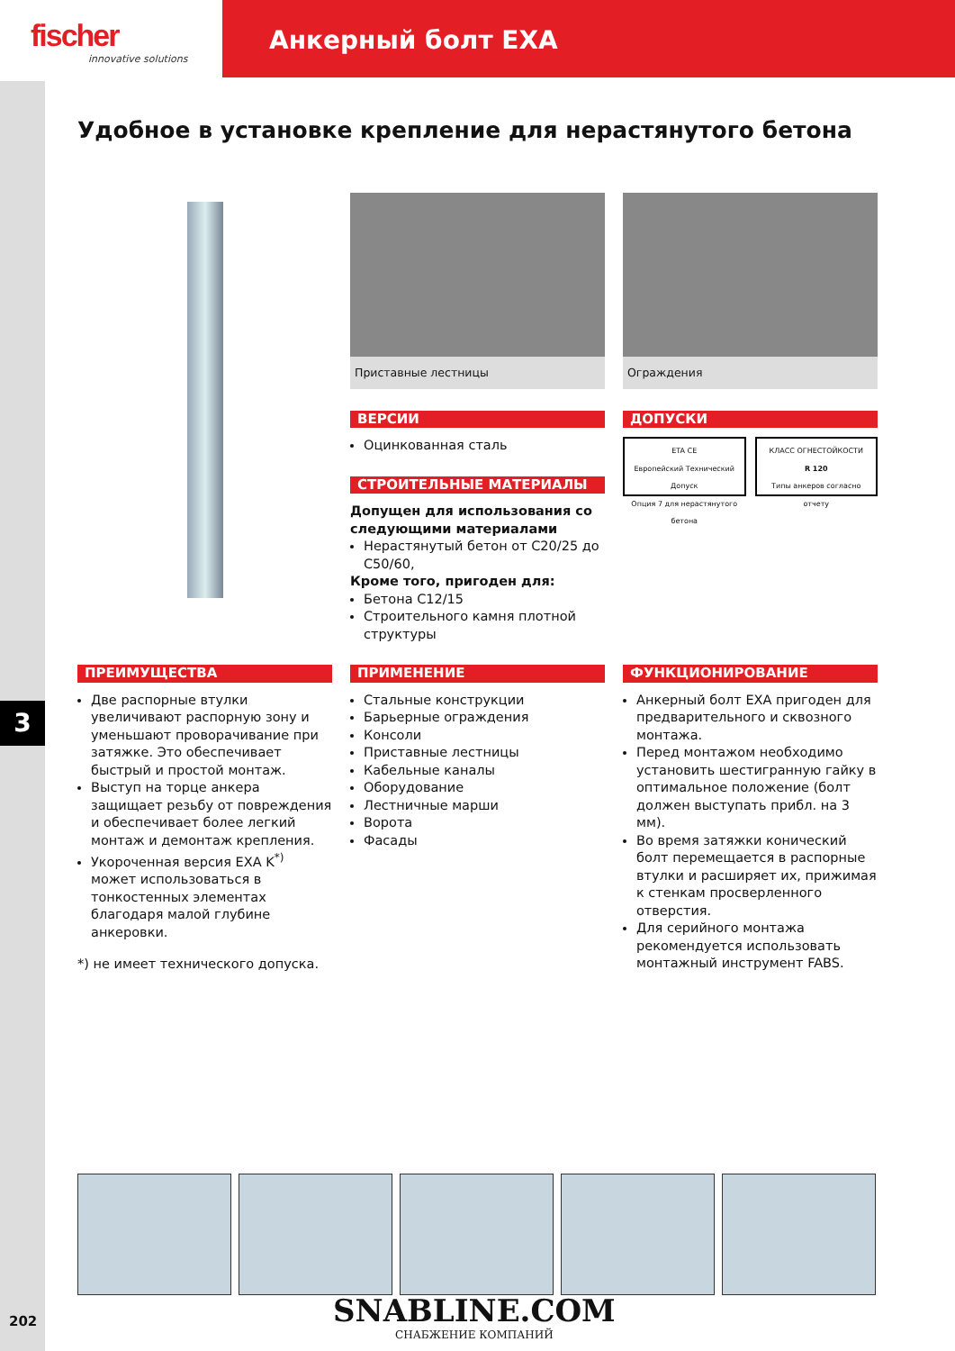fischer
innovative solutions
Анкерный болт EXA
3
202
Удобное в установке крепление для нерастянутого бетона
Приставные лестницы
ВЕРСИИ
Оцинкованная сталь
СТРОИТЕЛЬНЫЕ МАТЕРИАЛЫ
Допущен для использования со следующими материалами
Нерастянутый бетон от C20/25 до C50/60,
Кроме того, пригоден для:
Бетона C12/15
Строительного камня плотной структуры
Ограждения
ДОПУСКИ
ETA CE
Европейский Технический Допуск
Опция 7 для нерастянутого бетона
КЛАСС ОГНЕСТОЙКОСТИ
R 120
Типы анкеров согласно отчету
ПРЕИМУЩЕСТВА
Две распорные втулки увеличивают распорную зону и уменьшают проворачивание при затяжке. Это обеспечивает быстрый и простой монтаж.
Выступ на торце анкера защищает резьбу от повреждения и обеспечивает более легкий монтаж и демонтаж крепления.
Укороченная версия EXA K<sup>*)</sup> может использоваться в тонкостенных элементах благодаря малой глубине анкеровки.
*) не имеет технического допуска.
ПРИМЕНЕНИЕ
Стальные конструкции
Барьерные ограждения
Консоли
Приставные лестницы
Кабельные каналы
Оборудование
Лестничные марши
Ворота
Фасады
ФУНКЦИОНИРОВАНИЕ
Анкерный болт EXA пригоден для предварительного и сквозного монтажа.
Перед монтажом необходимо установить шестигранную гайку в оптимальное положение (болт должен выступать прибл. на 3 мм).
Во время затяжки конический болт перемещается в распорные втулки и расширяет их, прижимая к стенкам просверленного отверстия.
Для серийного монтажа рекомендуется использовать монтажный инструмент FABS.
SNABLINE.COM
СНАБЖЕНИЕ КОМПАНИЙ